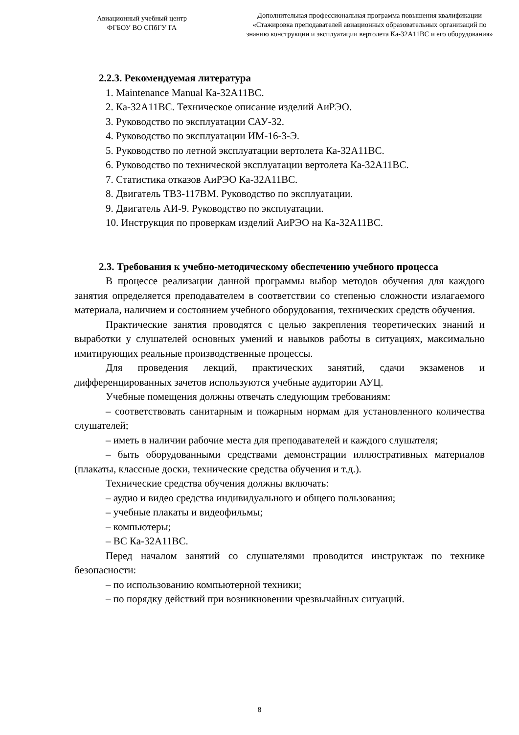Авиационный учебный центр
ФГБОУ ВО СПбГУ ГА
Дополнительная профессиональная программа повышения квалификации
«Стажировка преподавателей авиационных образовательных организаций по
знанию конструкции и эксплуатации вертолета Ка-32А11ВС и его оборудования»
2.2.3. Рекомендуемая литература
1. Maintenance Manual Ка-32А11ВС.
2. Ка-32А11ВС. Техническое описание изделий АиРЭО.
3. Руководство по эксплуатации САУ-32.
4. Руководство по эксплуатации ИМ-16-3-Э.
5. Руководство по летной эксплуатации вертолета Ка-32А11ВС.
6. Руководство по технической эксплуатации вертолета Ка-32А11ВС.
7. Статистика отказов АиРЭО Ка-32А11ВС.
8. Двигатель ТВ3-117ВМ. Руководство по эксплуатации.
9. Двигатель АИ-9. Руководство по эксплуатации.
10. Инструкция по проверкам изделий АиРЭО на Ка-32А11ВС.
2.3. Требования к учебно-методическому обеспечению учебного процесса
В процессе реализации данной программы выбор методов обучения для каждого занятия определяется преподавателем в соответствии со степенью сложности излагаемого материала, наличием и состоянием учебного оборудования, технических средств обучения.
Практические занятия проводятся с целью закрепления теоретических знаний и выработки у слушателей основных умений и навыков работы в ситуациях, максимально имитирующих реальные производственные процессы.
Для проведения лекций, практических занятий, сдачи экзаменов и дифференцированных зачетов используются учебные аудитории АУЦ.
Учебные помещения должны отвечать следующим требованиям:
– соответствовать санитарным и пожарным нормам для установленного количества слушателей;
– иметь в наличии рабочие места для преподавателей и каждого слушателя;
– быть оборудованными средствами демонстрации иллюстративных материалов (плакаты, классные доски, технические средства обучения и т.д.).
Технические средства обучения должны включать:
– аудио и видео средства индивидуального и общего пользования;
– учебные плакаты и видеофильмы;
– компьютеры;
– ВС Ка-32А11ВС.
Перед началом занятий со слушателями проводится инструктаж по технике безопасности:
– по использованию компьютерной техники;
– по порядку действий при возникновении чрезвычайных ситуаций.
8